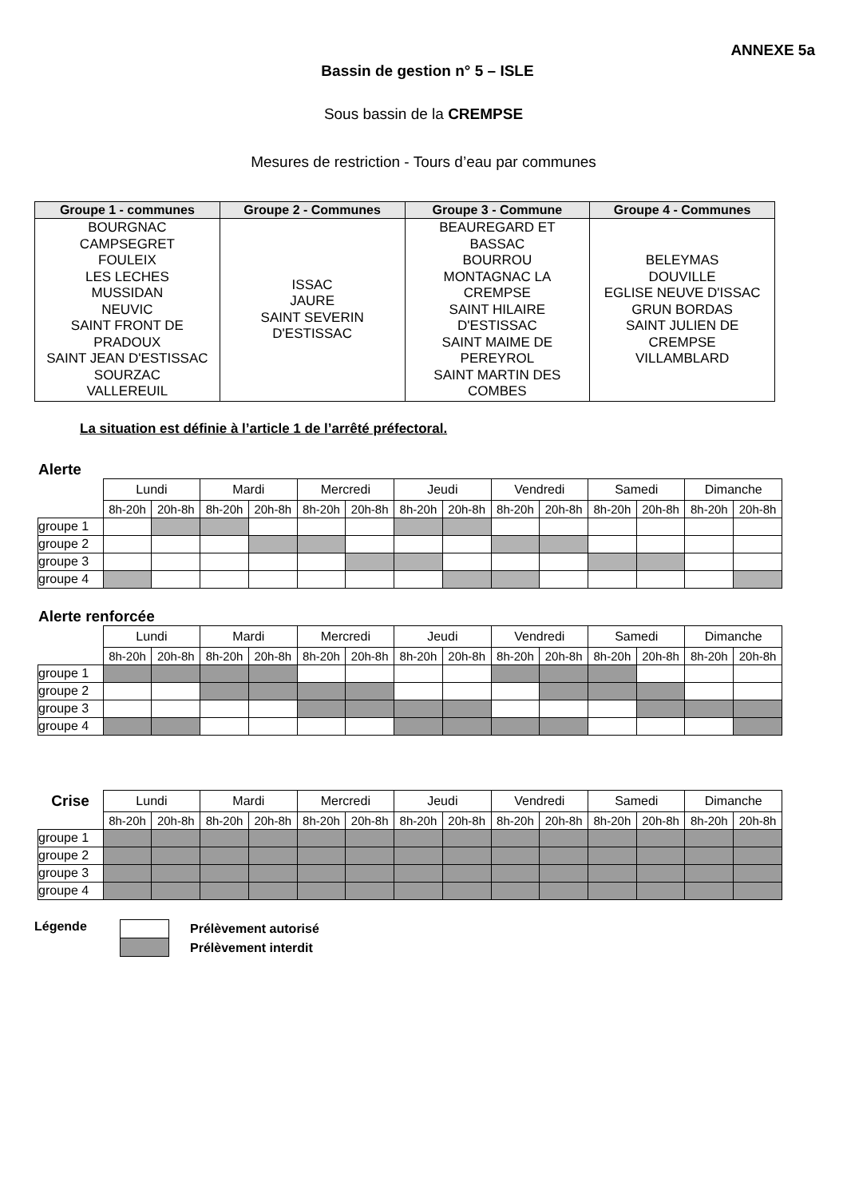ANNEXE 5a
Bassin de gestion n° 5 – ISLE
Sous bassin de la CREMPSE
Mesures de restriction - Tours d’eau par communes
| Groupe 1 - communes | Groupe 2 - Communes | Groupe 3 - Commune | Groupe 4 - Communes |
| --- | --- | --- | --- |
| BOURGNAC CAMPSEGRET FOULEIX LES LECHES MUSSIDAN NEUVIC SAINT FRONT DE PRADOUX SAINT JEAN D'ESTISSAC SOURZAC VALLEREUIL | ISSAC JAURE SAINT SEVERIN D'ESTISSAC | BEAUREGARD ET BASSAC BOURROU MONTAGNAC LA CREMPSE SAINT HILAIRE D'ESTISSAC SAINT MAIME DE PEREYROL SAINT MARTIN DES COMBES | BELEYMAS DOUVILLE EGLISE NEUVE D'ISSAC GRUN BORDAS SAINT JULIEN DE CREMPSE VILLAMBLARD |
La situation est définie à l’article 1 de l’arrêté préfectoral.
Alerte
| | Lundi | | Mardi | | Mercredi | | Jeudi | | Vendredi | | Samedi | | Dimanche | |
| | 8h-20h | 20h-8h | 8h-20h | 20h-8h | 8h-20h | 20h-8h | 8h-20h | 20h-8h | 8h-20h | 20h-8h | 8h-20h | 20h-8h | 8h-20h | 20h-8h |
| groupe 1 | | | | | | | | | | | | | | |
| groupe 2 | | | | | | | | | | | | | | |
| groupe 3 | | | | | | | | | | | | | | |
| groupe 4 | | | | | | | | | | | | | | |
Alerte renforcée
| | Lundi | | Mardi | | Mercredi | | Jeudi | | Vendredi | | Samedi | | Dimanche | |
| | 8h-20h | 20h-8h | 8h-20h | 20h-8h | 8h-20h | 20h-8h | 8h-20h | 20h-8h | 8h-20h | 20h-8h | 8h-20h | 20h-8h | 8h-20h | 20h-8h |
| groupe 1 | | | | | | | | | | | | | | |
| groupe 2 | | | | | | | | | | | | | | |
| groupe 3 | | | | | | | | | | | | | | |
| groupe 4 | | | | | | | | | | | | | | |
| Crise | Lundi | | Mardi | | Mercredi | | Jeudi | | Vendredi | | Samedi | | Dimanche | |
| | 8h-20h | 20h-8h | 8h-20h | 20h-8h | 8h-20h | 20h-8h | 8h-20h | 20h-8h | 8h-20h | 20h-8h | 8h-20h | 20h-8h | 8h-20h | 20h-8h |
| groupe 1 | | | | | | | | | | | | | | |
| groupe 2 | | | | | | | | | | | | | | |
| groupe 3 | | | | | | | | | | | | | | |
| groupe 4 | | | | | | | | | | | | | | |
Légende
Prélèvement autorisé
Prélèvement interdit